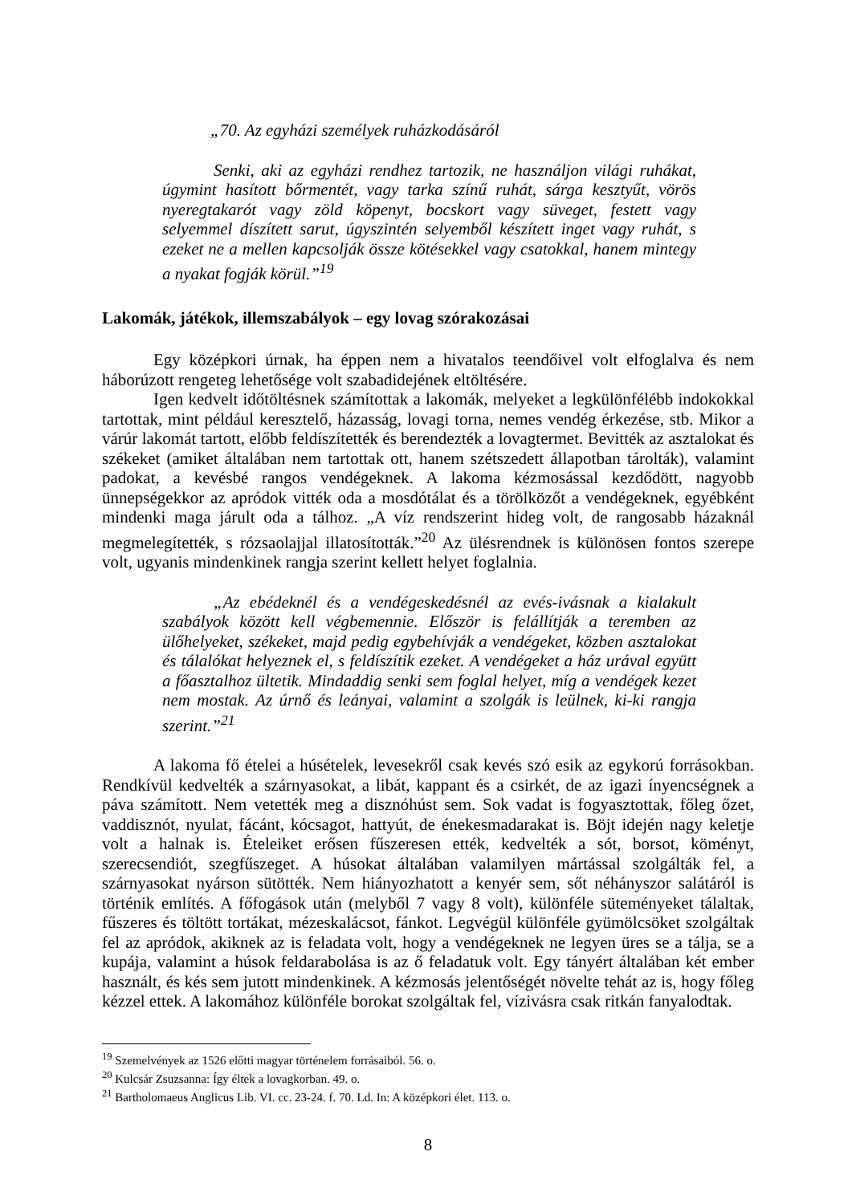„70. Az egyházi személyek ruházkodásáról
Senki, aki az egyházi rendhez tartozik, ne használjon világi ruhákat, úgymint hasított bőrmentét, vagy tarka színű ruhát, sárga kesztyűt, vörös nyeregtakarót vagy zöld köpenyt, bocskort vagy süveget, festett vagy selyemmel díszített sarut, úgyszintén selyemből készített inget vagy ruhát, s ezeket ne a mellen kapcsolják össze kötésekkel vagy csatokkal, hanem mintegy a nyakat fogják körül.”<sup>19</sup>
Lakomák, játékok, illemszabályok – egy lovag szórakozásai
Egy középkori úrnak, ha éppen nem a hivatalos teendőivel volt elfoglalva és nem háborúzott rengeteg lehetősége volt szabadidejének eltöltésére.
Igen kedvelt időtöltésnek számítottak a lakomák, melyeket a legkülönfélébb indokokkal tartottak, mint például keresztelő, házasság, lovagi torna, nemes vendég érkezése, stb. Mikor a várúr lakomát tartott, előbb feldíszítették és berendezték a lovagtermet. Bevitték az asztalokat és székeket (amiket általában nem tartottak ott, hanem szétszedett állapotban tárolták), valamint padokat, a kevésbé rangos vendégeknek. A lakoma kézmosással kezdődött, nagyobb ünnepségekkor az apródok vitték oda a mosdótálat és a törölközőt a vendégeknek, egyébként mindenki maga járult oda a tálhoz. „A víz rendszerint hideg volt, de rangosabb házaknál megmelegítették, s rózsaolajjal illatosították.”<sup>20</sup> Az ülésrendnek is különösen fontos szerepe volt, ugyanis mindenkinek rangja szerint kellett helyet foglalnia.
„Az ebédeknél és a vendégeskedésnél az evés-ivásnak a kialakult szabályok között kell végbemennie. Először is felállítják a teremben az ülőhelyeket, székeket, majd pedig egybehívják a vendégeket, közben asztalokat és tálalókat helyeznek el, s feldíszítik ezeket. A vendégeket a ház urával együtt a főasztalhoz ültetik. Mindaddig senki sem foglal helyet, míg a vendégek kezet nem mostak. Az úrnő és leányai, valamint a szolgák is leülnek, ki-ki rangja szerint.”<sup>21</sup>
A lakoma fő ételei a húsételek, levesekről csak kevés szó esik az egykorú forrásokban. Rendkívül kedvelték a szárnyasokat, a libát, kappant és a csirkét, de az igazi ínyencségnek a páva számított. Nem vetették meg a disznóhúst sem. Sok vadat is fogyasztottak, főleg őzet, vaddisznót, nyulat, fácánt, kócsagot, hattyút, de énekesmadarakat is. Böjt idején nagy keletje volt a halnak is. Ételeiket erősen fűszeresen ették, kedvelték a sót, borsot, köményt, szerecsendiót, szegfűszeget. A húsokat általában valamilyen mártással szolgálták fel, a szárnyasokat nyárson sütötték. Nem hiányozhatott a kenyér sem, sőt néhányszor salátáról is történik említés. A főfogások után (melyből 7 vagy 8 volt), különféle süteményeket tálaltak, fűszeres és töltött tortákat, mézeskalácsot, fánkot. Legvégül különféle gyümölcsöket szolgáltak fel az apródok, akiknek az is feladata volt, hogy a vendégeknek ne legyen üres se a tálja, se a kupája, valamint a húsok feldarabolása is az ő feladatuk volt. Egy tányért általában két ember használt, és kés sem jutott mindenkinek. A kézmosás jelentőségét növelte tehát az is, hogy főleg kézzel ettek. A lakomához különféle borokat szolgáltak fel, vízivásra csak ritkán fanyalodtak.
<sup>19</sup> Szemelvények az 1526 előtti magyar történelem forrásaiból. 56. o.
<sup>20</sup> Kulcsár Zsuzsanna: Így éltek a lovagkorban. 49. o.
<sup>21</sup> Bartholomaeus Anglicus Lib. VI. cc. 23-24. f. 70. Ld. In: A középkori élet. 113. o.
8